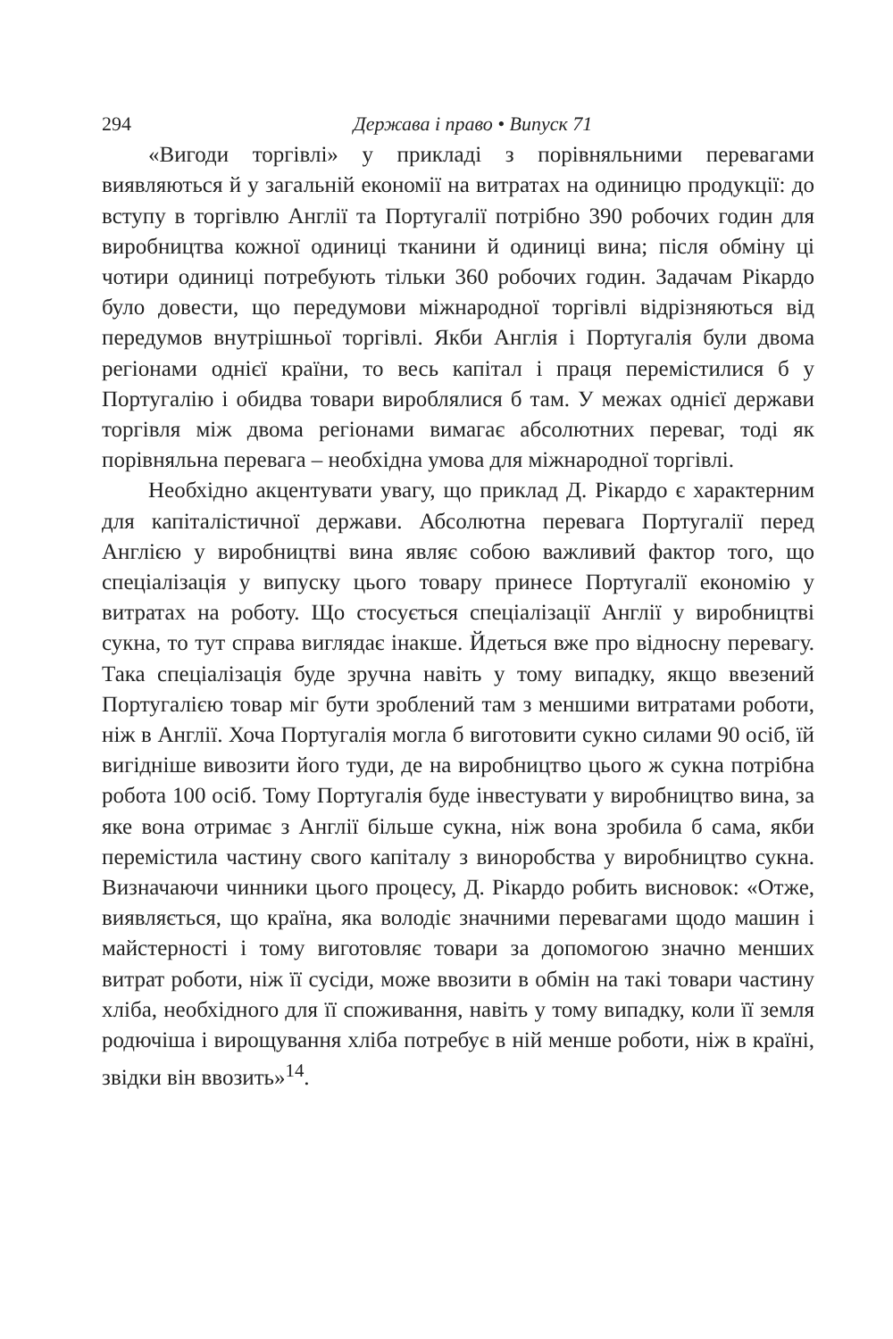294 Держава і право • Випуск 71
«Вигоди торгівлі» у прикладі з порівняльними перевагами виявляються й у загальній економії на витратах на одиницю продукції: до вступу в торгівлю Англії та Португалії потрібно 390 робочих годин для виробництва кожної одиниці тканини й одиниці вина; після обміну ці чотири одиниці потребують тільки 360 робочих годин. Задачам Рікардо було довести, що передумови міжнародної торгівлі відрізняються від передумов внутрішньої торгівлі. Якби Англія і Португалія були двома регіонами однієї країни, то весь капітал і праця перемістилися б у Португалію і обидва товари вироблялися б там. У межах однієї держави торгівля між двома регіонами вимагає абсолютних переваг, тоді як порівняльна перевага – необхідна умова для міжнародної торгівлі.
Необхідно акцентувати увагу, що приклад Д. Рікардо є характерним для капіталістичної держави. Абсолютна перевага Португалії перед Англією у виробництві вина являє собою важливий фактор того, що спеціалізація у випуску цього товару принесе Португалії економію у витратах на роботу. Що стосується спеціалізації Англії у виробництві сукна, то тут справа виглядає інакше. Йдеться вже про відносну перевагу. Така спеціалізація буде зручна навіть у тому випадку, якщо ввезений Португалією товар міг бути зроблений там з меншими витратами роботи, ніж в Англії. Хоча Португалія могла б виготовити сукно силами 90 осіб, їй вигідніше вивозити його туди, де на виробництво цього ж сукна потрібна робота 100 осіб. Тому Португалія буде інвестувати у виробництво вина, за яке вона отримає з Англії більше сукна, ніж вона зробила б сама, якби перемістила частину свого капіталу з виноробства у виробництво сукна. Визначаючи чинники цього процесу, Д. Рікардо робить висновок: «Отже, виявляється, що країна, яка володіє значними перевагами щодо машин і майстерності і тому виготовляє товари за допомогою значно менших витрат роботи, ніж її сусіди, може ввозити в обмін на такі товари частину хліба, необхідного для її споживання, навіть у тому випадку, коли її земля родючіша і вирощування хліба потребує в ній менше роботи, ніж в країні, звідки він ввозить»<sup>14</sup>.